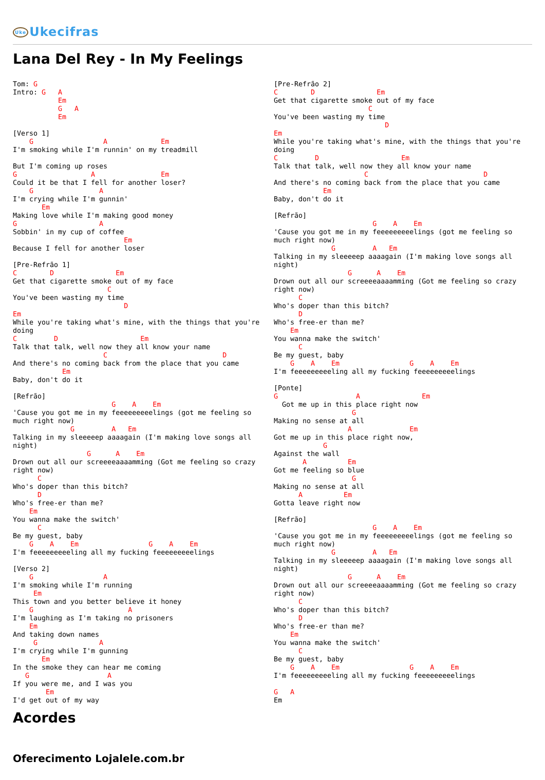Uke Ukecifras
Lana Del Rey - In My Feelings
Tom: G
Intro: G   A
           Em
           G   A
           Em

[Verso 1]
    G                 A             Em
I'm smoking while I'm runnin' on my treadmill

But I'm coming up roses
G                  A                Em
Could it be that I fell for another loser?
    G                A
I'm crying while I'm gunnin'
       Em
Making love while I'm making good money
G                    A
Sobbin' in my cup of coffee
                           Em
Because I fell for another loser

[Pre-Refrão 1]
C        D               Em
Get that cigarette smoke out of my face
                       C
You've been wasting my time
                           D
Em
While you're taking what's mine, with the things that you're
doing
C         D                    Em
Talk that talk, well now they all know your name
                      C                            D
And there's no coming back from the place that you came
            Em
Baby, don't do it

[Refrão]
                        G    A    Em
'Cause you got me in my feeeeeeeeelings (got me feeling so
much right now)
              G         A   Em
Talking in my sleeeeep aaaagain (I'm making love songs all
night)
                  G      A    Em
Drown out all our screeeeaaaamming (Got me feeling so crazy
right now)
      C
Who's doper than this bitch?
      D
Who's free-er than me?
    Em
You wanna make the switch'
      C
Be my guest, baby
    G    A    Em                 G    A    Em
I'm feeeeeeeeeling all my fucking feeeeeeeeelings

[Verso 2]
    G                 A
I'm smoking while I'm running
     Em
This town and you better believe it honey
    G                       A
I'm laughing as I'm taking no prisoners
    Em
And taking down names
     G               A
I'm crying while I'm gunning
       Em
In the smoke they can hear me coming
   G                   A
If you were me, and I was you
        Em
I'd get out of my way
[Pre-Refrão 2]
C        D               Em
Get that cigarette smoke out of my face
                       C
You've been wasting my time
                           D
Em
While you're taking what's mine, with the things that you're
doing
C         D                    Em
Talk that talk, well now they all know your name
                      C                            D
And there's no coming back from the place that you came
            Em
Baby, don't do it

[Refrão]
                        G    A    Em
'Cause you got me in my feeeeeeeeelings (got me feeling so
much right now)
              G         A   Em
Talking in my sleeeeep aaaagain (I'm making love songs all
night)
                  G      A    Em
Drown out all our screeeeaaaamming (Got me feeling so crazy
right now)
      C
Who's doper than this bitch?
      D
Who's free-er than me?
    Em
You wanna make the switch'
      C
Be my guest, baby
    G    A    Em                 G    A    Em
I'm feeeeeeeeeling all my fucking feeeeeeeeelings

[Ponte]
G                   A               Em
  Got me up in this place right now
                   G
Making no sense at all
                  A              Em
Got me up in this place right now,
            G
Against the wall
       A          Em
Got me feeling so blue
                   G
Making no sense at all
      A          Em
Gotta leave right now

[Refrão]
                        G    A    Em
'Cause you got me in my feeeeeeeeelings (got me feeling so
much right now)
              G         A   Em
Talking in my sleeeeep aaaagain (I'm making love songs all
night)
                  G      A    Em
Drown out all our screeeeaaaamming (Got me feeling so crazy
right now)
      C
Who's doper than this bitch?
      D
Who's free-er than me?
    Em
You wanna make the switch'
      C
Be my guest, baby
    G    A    Em                 G    A    Em
I'm feeeeeeeeeling all my fucking feeeeeeeeelings

G   A
Em
Acordes
Oferecimento Lojalele.com.br